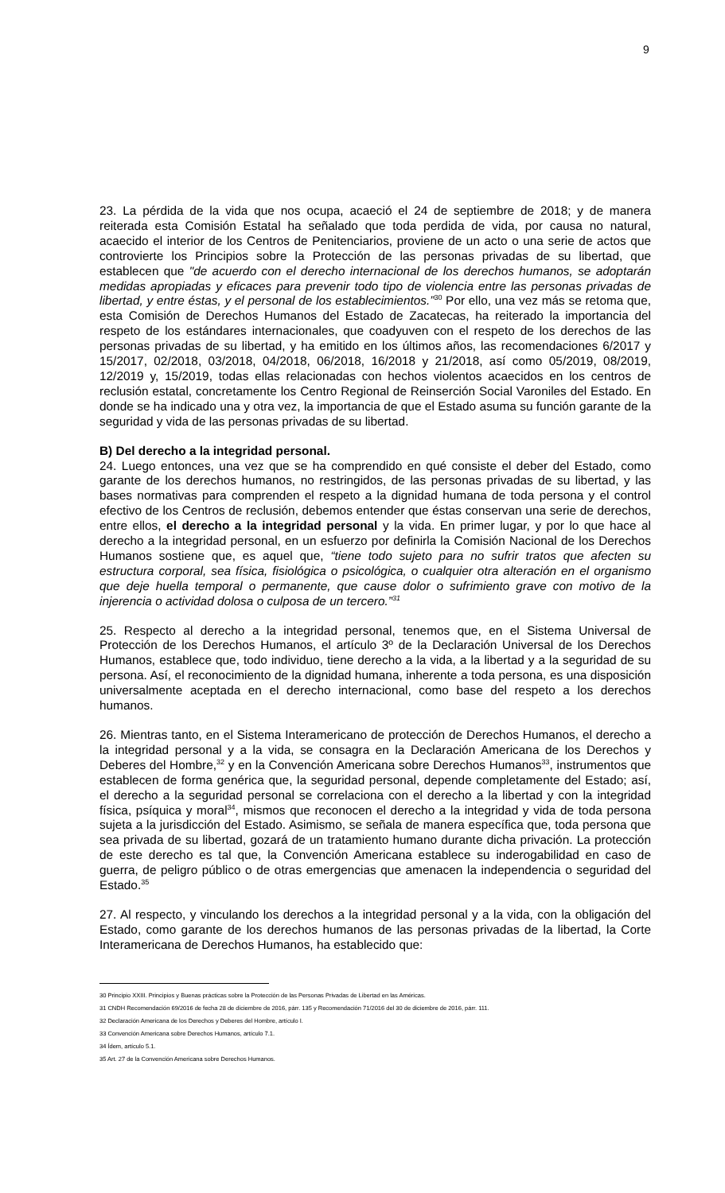9
23. La pérdida de la vida que nos ocupa, acaeció el 24 de septiembre de 2018; y de manera reiterada esta Comisión Estatal ha señalado que toda perdida de vida, por causa no natural, acaecido el interior de los Centros de Penitenciarios, proviene de un acto o una serie de actos que controvierte los Principios sobre la Protección de las personas privadas de su libertad, que establecen que "de acuerdo con el derecho internacional de los derechos humanos, se adoptarán medidas apropiadas y eficaces para prevenir todo tipo de violencia entre las personas privadas de libertad, y entre éstas, y el personal de los establecimientos.”<sup>30</sup> Por ello, una vez más se retoma que, esta Comisión de Derechos Humanos del Estado de Zacatecas, ha reiterado la importancia del respeto de los estándares internacionales, que coadyuven con el respeto de los derechos de las personas privadas de su libertad, y ha emitido en los últimos años, las recomendaciones 6/2017 y 15/2017, 02/2018, 03/2018, 04/2018, 06/2018, 16/2018 y 21/2018, así como 05/2019, 08/2019, 12/2019 y, 15/2019, todas ellas relacionadas con hechos violentos acaecidos en los centros de reclusión estatal, concretamente los Centro Regional de Reinserción Social Varoniles del Estado. En donde se ha indicado una y otra vez, la importancia de que el Estado asuma su función garante de la seguridad y vida de las personas privadas de su libertad.
B) Del derecho a la integridad personal.
24. Luego entonces, una vez que se ha comprendido en qué consiste el deber del Estado, como garante de los derechos humanos, no restringidos, de las personas privadas de su libertad, y las bases normativas para comprenden el respeto a la dignidad humana de toda persona y el control efectivo de los Centros de reclusión, debemos entender que éstas conservan una serie de derechos, entre ellos, el derecho a la integridad personal y la vida. En primer lugar, y por lo que hace al derecho a la integridad personal, en un esfuerzo por definirla la Comisión Nacional de los Derechos Humanos sostiene que, es aquel que, “tiene todo sujeto para no sufrir tratos que afecten su estructura corporal, sea física, fisiológica o psicológica, o cualquier otra alteración en el organismo que deje huella temporal o permanente, que cause dolor o sufrimiento grave con motivo de la injerencia o actividad dolosa o culposa de un tercero.”<sup>31</sup>
25. Respecto al derecho a la integridad personal, tenemos que, en el Sistema Universal de Protección de los Derechos Humanos, el artículo 3º de la Declaración Universal de los Derechos Humanos, establece que, todo individuo, tiene derecho a la vida, a la libertad y a la seguridad de su persona. Así, el reconocimiento de la dignidad humana, inherente a toda persona, es una disposición universalmente aceptada en el derecho internacional, como base del respeto a los derechos humanos.
26. Mientras tanto, en el Sistema Interamericano de protección de Derechos Humanos, el derecho a la integridad personal y a la vida, se consagra en la Declaración Americana de los Derechos y Deberes del Hombre,<sup>32</sup> y en la Convención Americana sobre Derechos Humanos<sup>33</sup>, instrumentos que establecen de forma genérica que, la seguridad personal, depende completamente del Estado; así, el derecho a la seguridad personal se correlaciona con el derecho a la libertad y con la integridad física, psíquica y moral<sup>34</sup>, mismos que reconocen el derecho a la integridad y vida de toda persona sujeta a la jurisdicción del Estado. Asimismo, se señala de manera específica que, toda persona que sea privada de su libertad, gozará de un tratamiento humano durante dicha privación. La protección de este derecho es tal que, la Convención Americana establece su inderogabilidad en caso de guerra, de peligro público o de otras emergencias que amenacen la independencia o seguridad del Estado.<sup>35</sup>
27. Al respecto, y vinculando los derechos a la integridad personal y a la vida, con la obligación del Estado, como garante de los derechos humanos de las personas privadas de la libertad, la Corte Interamericana de Derechos Humanos, ha establecido que:
30 Principio XXIII. Principios y Buenas prácticas sobre la Protección de las Personas Privadas de Libertad en las Américas.
31 CNDH Recomendación 69/2016 de fecha 28 de diciembre de 2016, párr. 135 y Recomendación 71/2016 del 30 de diciembre de 2016, párr. 111.
32 Declaración Americana de los Derechos y Deberes del Hombre, artículo I.
33 Convención Americana sobre Derechos Humanos, artículo 7.1.
34 Ídem, artículo 5.1.
35 Art. 27 de la Convención Americana sobre Derechos Humanos.